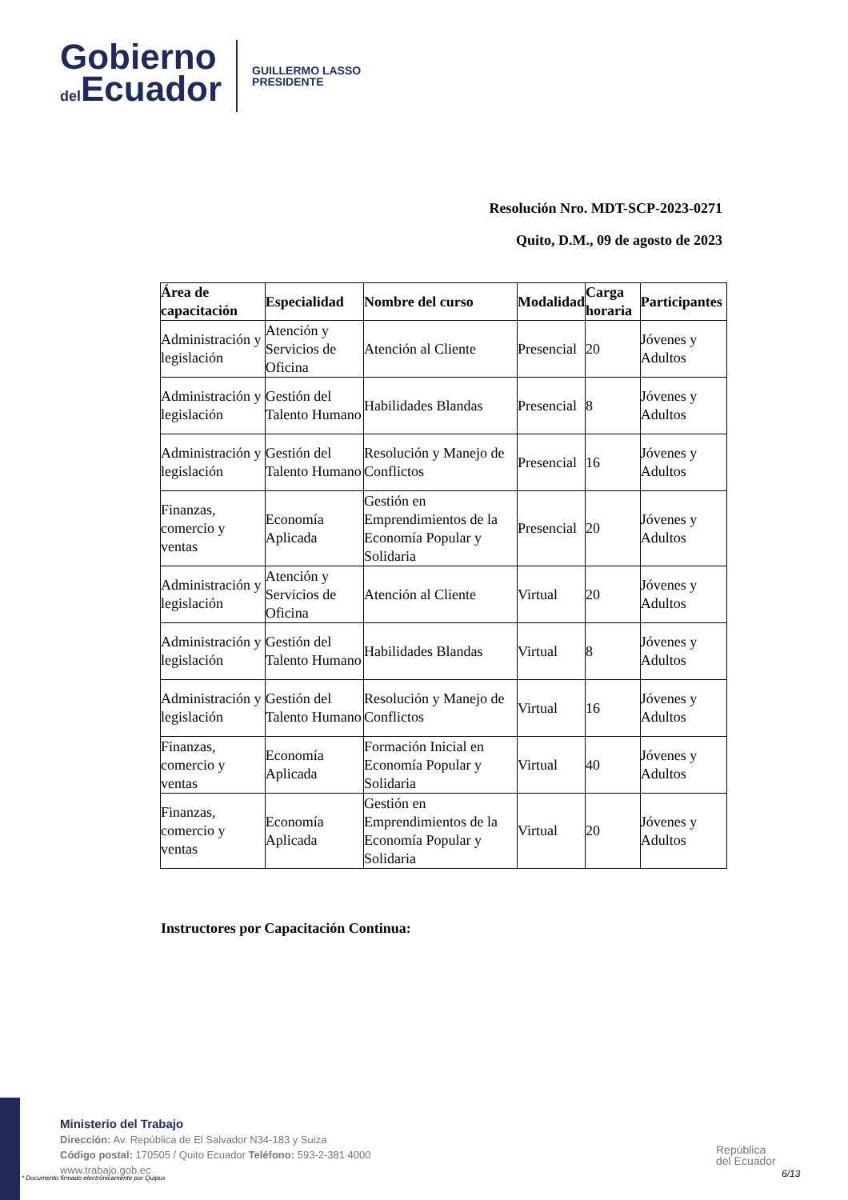Gobierno
del Ecuador
GUILLERMO LASSO
PRESIDENTE
Resolución Nro. MDT-SCP-2023-0271
Quito, D.M., 09 de agosto de 2023
| Área de capacitación | Especialidad | Nombre del curso | Modalidad | Carga horaria | Participantes |
| --- | --- | --- | --- | --- | --- |
| Administración y legislación | Atención y Servicios de Oficina | Atención al Cliente | Presencial | 20 | Jóvenes y Adultos |
| Administración y legislación | Gestión del Talento Humano | Habilidades Blandas | Presencial | 8 | Jóvenes y Adultos |
| Administración y legislación | Gestión del Talento Humano | Resolución y Manejo de Conflictos | Presencial | 16 | Jóvenes y Adultos |
| Finanzas, comercio y ventas | Economía Aplicada | Gestión en Emprendimientos de la Economía Popular y Solidaria | Presencial | 20 | Jóvenes y Adultos |
| Administración y legislación | Atención y Servicios de Oficina | Atención al Cliente | Virtual | 20 | Jóvenes y Adultos |
| Administración y legislación | Gestión del Talento Humano | Habilidades Blandas | Virtual | 8 | Jóvenes y Adultos |
| Administración y legislación | Gestión del Talento Humano | Resolución y Manejo de Conflictos | Virtual | 16 | Jóvenes y Adultos |
| Finanzas, comercio y ventas | Economía Aplicada | Formación Inicial en Economía Popular y Solidaria | Virtual | 40 | Jóvenes y Adultos |
| Finanzas, comercio y ventas | Economía Aplicada | Gestión en Emprendimientos de la Economía Popular y Solidaria | Virtual | 20 | Jóvenes y Adultos |
Instructores por Capacitación Continua:
Ministerio del Trabajo
Dirección: Av. República de El Salvador N34-183 y Suiza
Código postal: 170505 / Quito Ecuador Teléfono: 593-2-381 4000
www.trabajo.gob.ec
* Documento firmado electrónicamente por Quipux
República
del Ecuador
6/13